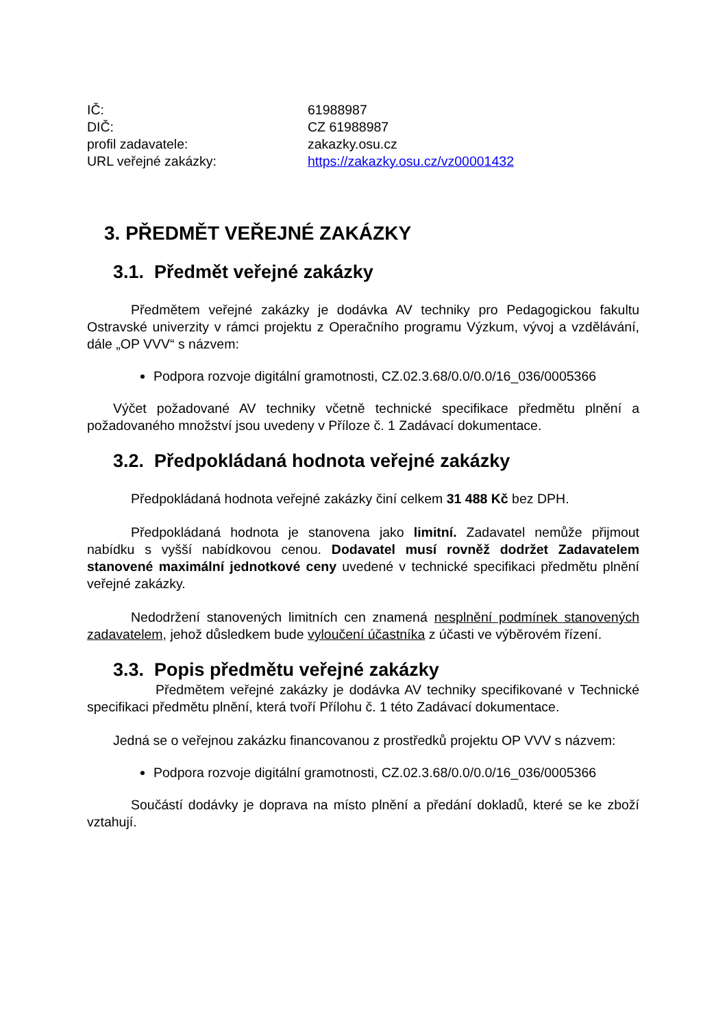IČ: 61988987
DIČ: CZ 61988987
profil zadavatele: zakazky.osu.cz
URL veřejné zakázky: https://zakazky.osu.cz/vz00001432
3. PŘEDMĚT VEŘEJNÉ ZAKÁZKY
3.1. Předmět veřejné zakázky
Předmětem veřejné zakázky je dodávka AV techniky pro Pedagogickou fakultu Ostravské univerzity v rámci projektu z Operačního programu Výzkum, vývoj a vzdělávání, dále „OP VVV“ s názvem:
Podpora rozvoje digitální gramotnosti, CZ.02.3.68/0.0/0.0/16_036/0005366
Výčet požadované AV techniky včetně technické specifikace předmětu plnění a požadovaného množství jsou uvedeny v Příloze č. 1 Zadávací dokumentace.
3.2. Předpokládaná hodnota veřejné zakázky
Předpokládaná hodnota veřejné zakázky činí celkem 31 488 Kč bez DPH.
Předpokládaná hodnota je stanovena jako limitní. Zadavatel nemůže přijmout nabídku s vyšší nabídkovou cenou. Dodavatel musí rovněž dodržet Zadavatelem stanovené maximální jednotkové ceny uvedené v technické specifikaci předmětu plnění veřejné zakázky.
Nedodržení stanovených limitních cen znamená nesplnění podmínek stanovených zadavatelem, jehož důsledkem bude vyloučení účastníka z účasti ve výběrovém řízení.
3.3. Popis předmětu veřejné zakázky
Předmětem veřejné zakázky je dodávka AV techniky specifikované v Technické specifikaci předmětu plnění, která tvoří Přílohu č. 1 této Zadávací dokumentace.
Jedná se o veřejnou zakázku financovanou z prostředků projektu OP VVV s názvem:
Podpora rozvoje digitální gramotnosti, CZ.02.3.68/0.0/0.0/16_036/0005366
Součástí dodávky je doprava na místo plnění a předání dokladů, které se ke zboží vztahují.